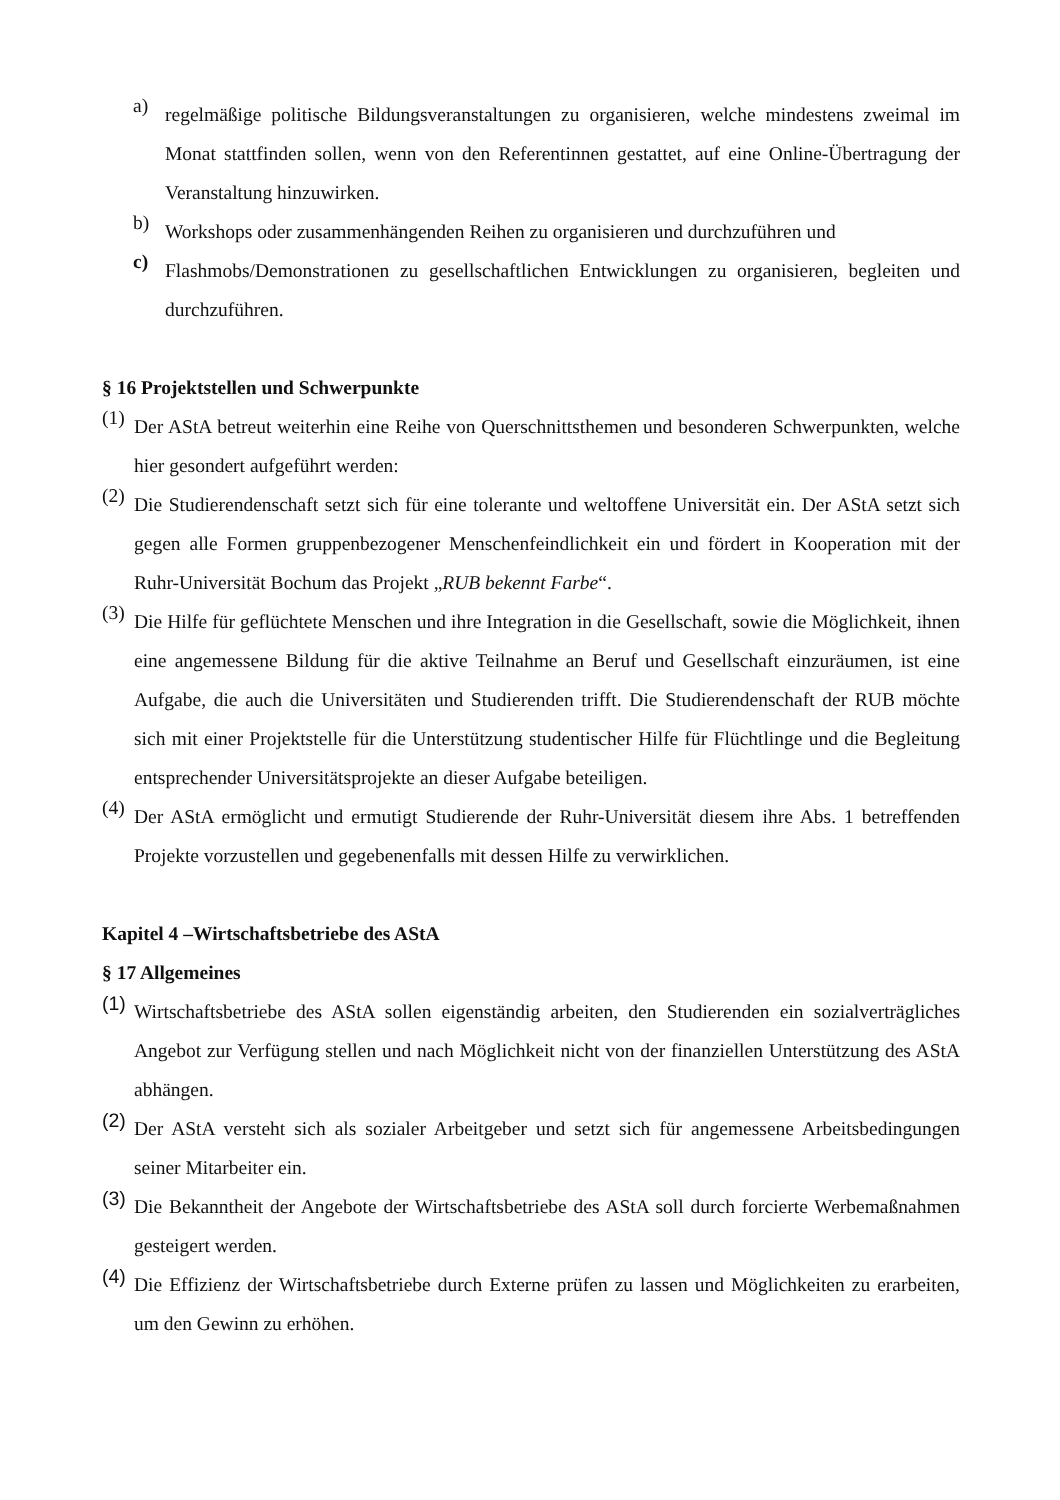a)
regelmäßige politische Bildungsveranstaltungen zu organisieren, welche mindestens zweimal im Monat stattfinden sollen, wenn von den Referentinnen gestattet, auf eine Online-Übertragung der Veranstaltung hinzuwirken.
b)
Workshops oder zusammenhängenden Reihen zu organisieren und durchzuführen und
c)
Flashmobs/Demonstrationen zu gesellschaftlichen Entwicklungen zu organisieren, begleiten und durchzuführen.
§ 16 Projektstellen und Schwerpunkte
(1)
Der AStA betreut weiterhin eine Reihe von Querschnittsthemen und besonderen Schwerpunkten, welche hier gesondert aufgeführt werden:
(2)
Die Studierendenschaft setzt sich für eine tolerante und weltoffene Universität ein. Der AStA setzt sich gegen alle Formen gruppenbezogener Menschenfeindlichkeit ein und fördert in Kooperation mit der Ruhr-Universität Bochum das Projekt „RUB bekennt Farbe“.
(3)
Die Hilfe für geflüchtete Menschen und ihre Integration in die Gesellschaft, sowie die Möglichkeit, ihnen eine angemessene Bildung für die aktive Teilnahme an Beruf und Gesellschaft einzuräumen, ist eine Aufgabe, die auch die Universitäten und Studierenden trifft. Die Studierendenschaft der RUB möchte sich mit einer Projektstelle für die Unterstützung studentischer Hilfe für Flüchtlinge und die Begleitung entsprechender Universitätsprojekte an dieser Aufgabe beteiligen.
(4)
Der AStA ermöglicht und ermutigt Studierende der Ruhr-Universität diesem ihre Abs. 1 betreffenden Projekte vorzustellen und gegebenenfalls mit dessen Hilfe zu verwirklichen.
Kapitel 4 –Wirtschaftsbetriebe des AStA
§ 17 Allgemeines
(1)
Wirtschaftsbetriebe des AStA sollen eigenständig arbeiten, den Studierenden ein sozialverträgliches Angebot zur Verfügung stellen und nach Möglichkeit nicht von der finanziellen Unterstützung des AStA abhängen.
(2)
Der AStA versteht sich als sozialer Arbeitgeber und setzt sich für angemessene Arbeitsbedingungen seiner Mitarbeiter ein.
(3)
Die Bekanntheit der Angebote der Wirtschaftsbetriebe des AStA soll durch forcierte Werbemaßnahmen gesteigert werden.
(4)
Die Effizienz der Wirtschaftsbetriebe durch Externe prüfen zu lassen und Möglichkeiten zu erarbeiten, um den Gewinn zu erhöhen.